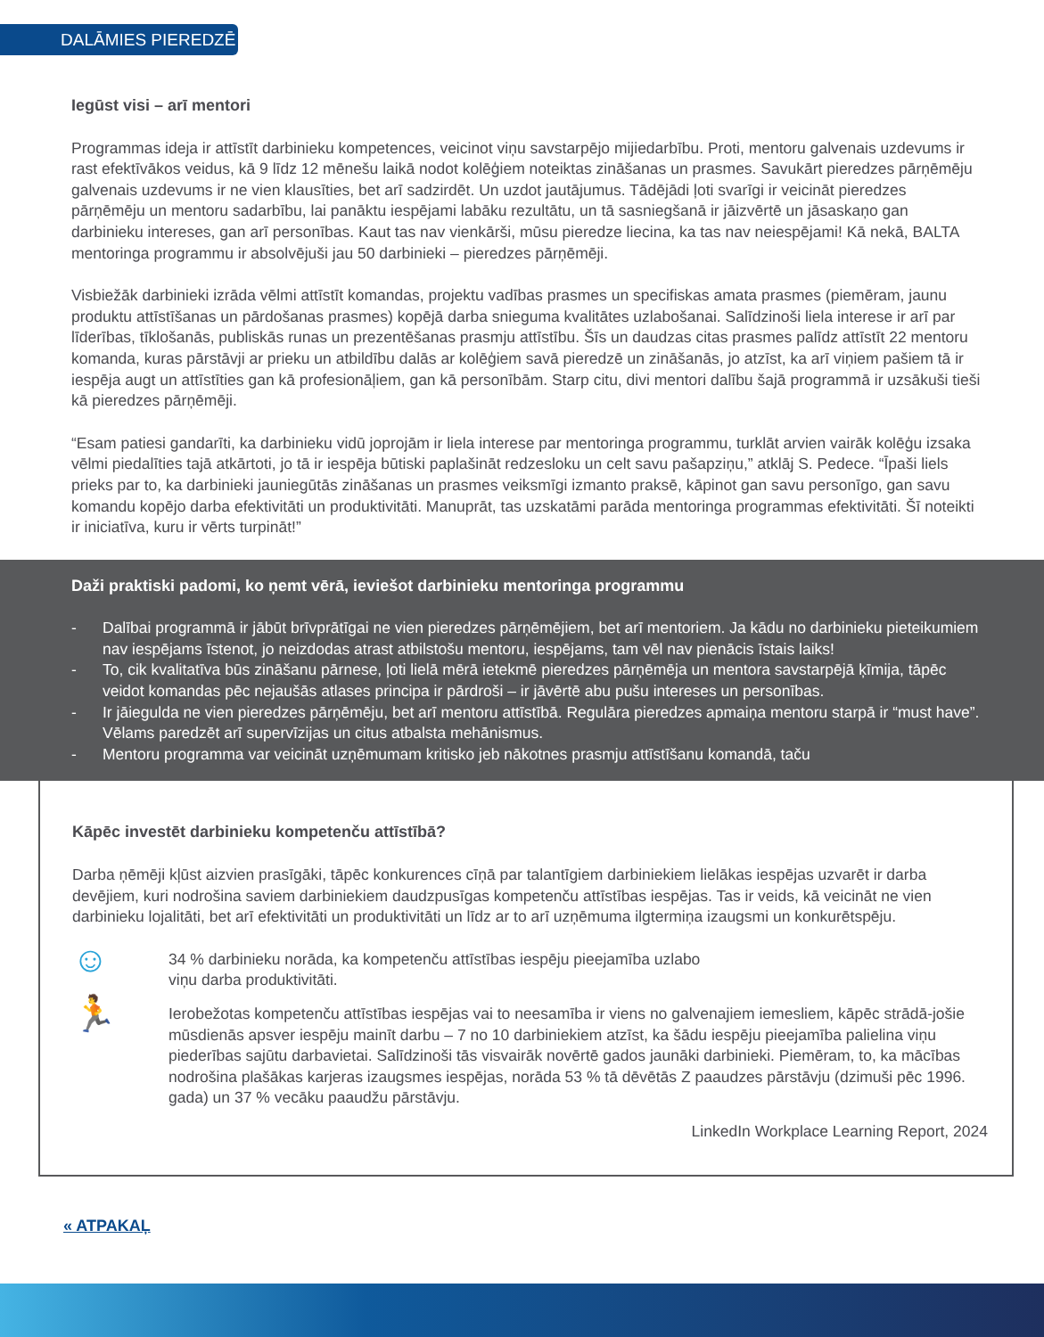DALĀMIES PIEREDZĒ
Iegūst visi – arī mentori
Programmas ideja ir attīstīt darbinieku kompetences, veicinot viņu savstarpējo mijiedarbību. Proti, mentoru galvenais uzdevums ir rast efektīvākos veidus, kā 9 līdz 12 mēnešu laikā nodot kolēģiem noteiktas zināšanas un prasmes. Savukārt pieredzes pārņēmēju galvenais uzdevums ir ne vien klausīties, bet arī sadzirdēt. Un uzdot jautājumus. Tādējādi ļoti svarīgi ir veicināt pieredzes pārņēmēju un mentoru sadarbību, lai panāktu iespējami labāku rezultātu, un tā sasniegšanā ir jāizvērtē un jāsaskaņo gan darbinieku intereses, gan arī personības. Kaut tas nav vienkārši, mūsu pieredze liecina, ka tas nav neiespējami! Kā nekā, BALTA mentoringa programmu ir absolvējuši jau 50 darbinieki – pieredzes pārņēmēji.
Visbiežāk darbinieki izrāda vēlmi attīstīt komandas, projektu vadības prasmes un specifiskas amata prasmes (piemēram, jaunu produktu attīstīšanas un pārdošanas prasmes) kopējā darba snieguma kvalitātes uzlabošanai. Salīdzinoši liela interese ir arī par līderības, tīklošanās, publiskās runas un prezentēšanas prasmju attīstību. Šīs un daudzas citas prasmes palīdz attīstīt 22 mentoru komanda, kuras pārstāvji ar prieku un atbildību dalās ar kolēģiem savā pieredzē un zināšanās, jo atzīst, ka arī viņiem pašiem tā ir iespēja augt un attīstīties gan kā profesionāļiem, gan kā personībām. Starp citu, divi mentori dalību šajā programmā ir uzsākuši tieši kā pieredzes pārņēmēji.
“Esam patiesi gandarīti, ka darbinieku vidū joprojām ir liela interese par mentoringa programmu, turklāt arvien vairāk kolēģu izsaka vēlmi piedalīties tajā atkārtoti, jo tā ir iespēja būtiski paplašināt redzesloku un celt savu pašapziņu,” atklāj S. Pedece. “Īpaši liels prieks par to, ka darbinieki jauniegūtās zināšanas un prasmes veiksmīgi izmanto praksē, kāpinot gan savu personīgo, gan savu komandu kopējo darba efektivitāti un produktivitāti. Manuprāt, tas uzskatāmi parāda mentoringa programmas efektivitāti. Šī noteikti ir iniciatīva, kuru ir vērts turpināt!”
Daži praktiski padomi, ko ņemt vērā, ieviešot darbinieku mentoringa programmu
- Dalībai programmā ir jābūt brīvprātīgai ne vien pieredzes pārņēmējiem, bet arī mentoriem. Ja kādu no darbinieku pieteikumiem nav iespējams īstenot, jo neizdodas atrast atbilstošu mentoru, iespējams, tam vēl nav pienācis īstais laiks!
- To, cik kvalitatīva būs zināšanu pārnese, ļoti lielā mērā ietekmē pieredzes pārņēmēja un mentora savstarpējā ķīmija, tāpēc veidot komandas pēc nejaušās atlases principa ir pārdroši – ir jāvērtē abu pušu intereses un personības.
- Ir jāiegulda ne vien pieredzes pārņēmēju, bet arī mentoru attīstībā. Regulāra pieredzes apmaiņa mentoru starpā ir “must have”. Vēlams paredzēt arī supervīzijas un citus atbalsta mehānismus.
- Mentoru programma var veicināt uzņēmumam kritisko jeb nākotnes prasmju attīstīšanu komandā, taču
Kāpēc investēt darbinieku kompetenču attīstībā?
Darba ņēmēji kļūst aizvien prasīgāki, tāpēc konkurences cīņā par talantīgiem darbiniekiem lielākas iespējas uzvarēt ir darba devējiem, kuri nodrošina saviem darbiniekiem daudzpusīgas kompetenču attīstības iespējas. Tas ir veids, kā veicināt ne vien darbinieku lojalitāti, bet arī efektivitāti un produktivitāti un līdz ar to arī uzņēmuma ilgtermiņa izaugsmi un konkurētspēju.
☺
34 % darbinieku norāda, ka kompetenču attīstības iespēju pieejamība uzlabo
viņu darba produktivitāti.
🏃
Ierobežotas kompetenču attīstības iespējas vai to neesamība ir viens no galvenajiem iemesliem, kāpēc strādā-jošie mūsdienās apsver iespēju mainīt darbu – 7 no 10 darbiniekiem atzīst, ka šādu iespēju pieejamība palielina viņu piederības sajūtu darbavietai. Salīdzinoši tās visvairāk novērtē gados jaunāki darbinieki. Piemēram, to, ka mācības nodrošina plašākas karjeras izaugsmes iespējas, norāda 53 % tā dēvētās Z paaudzes pārstāvju (dzimuši pēc 1996. gada) un 37 % vecāku paaudžu pārstāvju.
LinkedIn Workplace Learning Report, 2024
« ATPAKAĻ